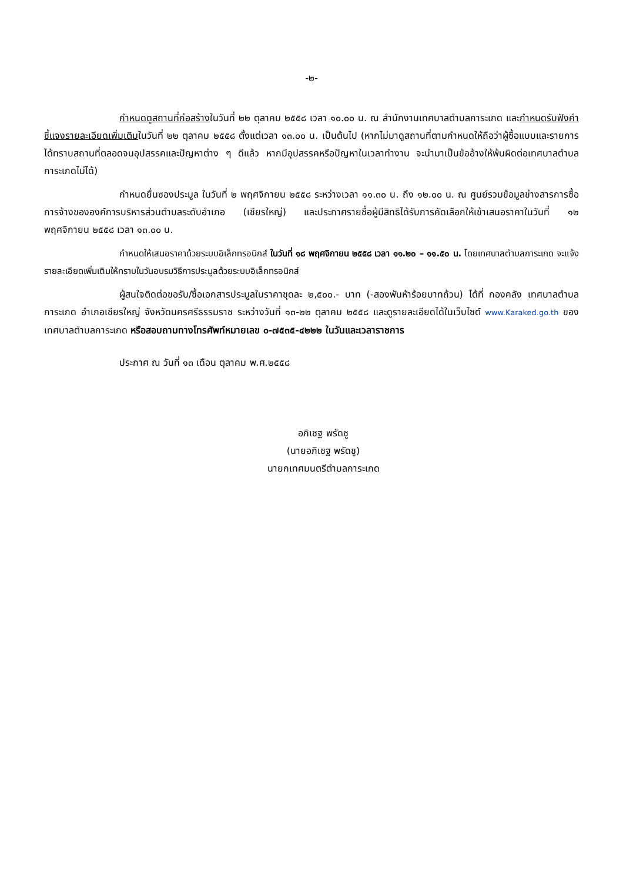-๒-
กำหนดดูสถานที่ก่อสร้างในวันที่ ๒๒ ตุลาคม ๒๕๕๘ เวลา ๑๐.๐๐ น. ณ สำนักงานเทศบาลตำบลการะเกด และกำหนดรับฟังคำชี้แจงรายละเอียดเพิ่มเติมในวันที่ ๒๒ ตุลาคม ๒๕๕๘ ตั้งแต่เวลา ๑๓.๐๐ น. เป็นต้นไป (หากไม่มาดูสถานที่ตามกำหนดให้ถือว่าผู้ซื้อแบบและรายการได้ทราบสถานที่ตลอดจนอุปสรรคและปัญหาต่าง ๆ ดีแล้ว หากมีอุปสรรคหรือปัญหาในเวลาทำงาน จะนำมาเป็นข้ออ้างให้พ้นผิดต่อเทศบาลตำบลการะเกดไม่ได้)
กำหนดยื่นซองประมูล ในวันที่ ๒ พฤศจิกายน ๒๕๕๘ ระหว่างเวลา ๑๑.๓๐ น. ถึง ๑๒.๐๐ น. ณ ศูนย์รวมข้อมูลข่างสารการซื้อการจ้างขององค์การบริหารส่วนตำบลระดับอำเภอ (เชียรใหญ่) และประกาศรายชื่อผู้มีสิทธิได้รับการคัดเลือกให้เข้าเสนอราคาในวันที่ ๑๒ พฤศจิกายน ๒๕๕๘ เวลา ๑๓.๐๐ น.
กำหนดให้เสนอราคาด้วยระบบอิเล็กทรอนิกส์ ในวันที่ ๑๘ พฤศจิกายน ๒๕๕๘ เวลา ๑๑.๒๐ – ๑๑.๕๐ น. โดยเทศบาลตำบลการะเกด จะแจ้งรายละเอียดเพิ่มเติมให้ทราบในวันอบรมวิธีการประมูลด้วยระบบอิเล็กทรอนิกส์
ผู้สนใจติดต่อขอรับ/ซื้อเอกสารประมูลในราคาชุดละ ๒,๕๐๐.- บาท (-สองพันห้าร้อยบาทถ้วน) ได้ที่ กองคลัง เทศบาลตำบลการะเกด อำเภอเชียรใหญ่ จังหวัดนครศรีธรรมราช ระหว่างวันที่ ๑๓-๒๒ ตุลาคม ๒๕๕๘ และดูรายละเอียดได้ในเว็บไซต์ www.Karaked.go.th ของเทศบาลตำบลการะเกด หรือสอบถามทางโทรศัพท์หมายเลข ๐-๗๕๓๕-๔๒๒๒ ในวันและเวลาราชการ
ประกาศ ณ วันที่ ๑๓ เดือน ตุลาคม พ.ศ.๒๕๕๘
อภิเชฐ พรัดชู
(นายอภิเชฐ พรัดชู)
นายกเทศมนตรีตำบลการะเกด